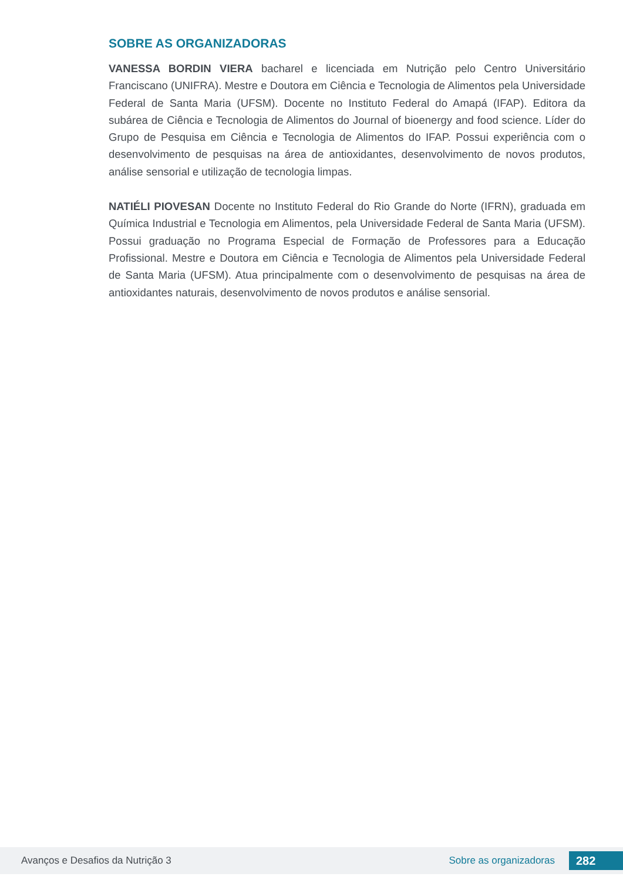SOBRE AS ORGANIZADORAS
VANESSA BORDIN VIERA bacharel e licenciada em Nutrição pelo Centro Universitário Franciscano (UNIFRA). Mestre e Doutora em Ciência e Tecnologia de Alimentos pela Universidade Federal de Santa Maria (UFSM). Docente no Instituto Federal do Amapá (IFAP). Editora da subárea de Ciência e Tecnologia de Alimentos do Journal of bioenergy and food science. Líder do Grupo de Pesquisa em Ciência e Tecnologia de Alimentos do IFAP. Possui experiência com o desenvolvimento de pesquisas na área de antioxidantes, desenvolvimento de novos produtos, análise sensorial e utilização de tecnologia limpas.
NATIÉLI PIOVESAN Docente no Instituto Federal do Rio Grande do Norte (IFRN), graduada em Química Industrial e Tecnologia em Alimentos, pela Universidade Federal de Santa Maria (UFSM). Possui graduação no Programa Especial de Formação de Professores para a Educação Profissional. Mestre e Doutora em Ciência e Tecnologia de Alimentos pela Universidade Federal de Santa Maria (UFSM). Atua principalmente com o desenvolvimento de pesquisas na área de antioxidantes naturais, desenvolvimento de novos produtos e análise sensorial.
Avanços e Desafios da Nutrição 3 Sobre as organizadoras 282